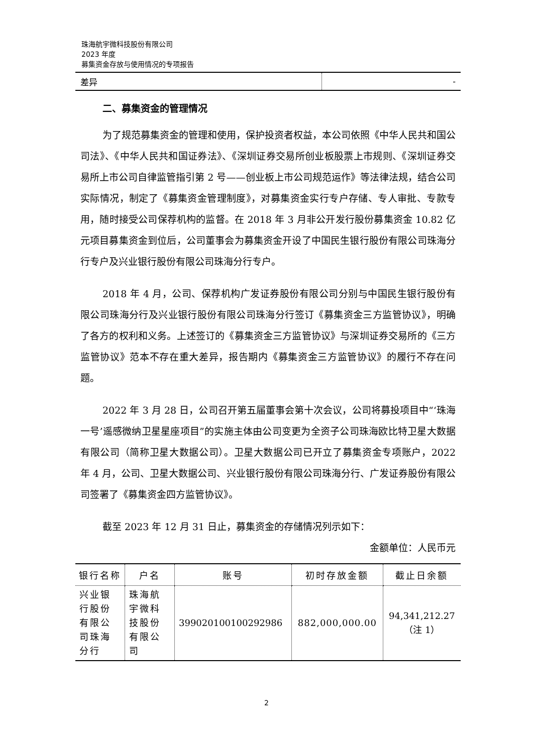珠海航宇微科技股份有限公司
2023 年度
募集资金存放与使用情况的专项报告
| 差异 | - |
二、募集资金的管理情况
为了规范募集资金的管理和使用，保护投资者权益，本公司依照《中华人民共和国公司法》、《中华人民共和国证券法》、《深圳证券交易所创业板股票上市规则、《深圳证券交易所上市公司自律监管指引第 2 号——创业板上市公司规范运作》等法律法规，结合公司实际情况，制定了《募集资金管理制度》，对募集资金实行专户存储、专人审批、专款专用，随时接受公司保荐机构的监督。在 2018 年 3 月非公开发行股份募集资金 10.82 亿元项目募集资金到位后，公司董事会为募集资金开设了中国民生银行股份有限公司珠海分行专户及兴业银行股份有限公司珠海分行专户。
2018 年 4 月，公司、保荐机构广发证券股份有限公司分别与中国民生银行股份有限公司珠海分行及兴业银行股份有限公司珠海分行签订《募集资金三方监管协议》，明确了各方的权利和义务。上述签订的《募集资金三方监管协议》与深圳证券交易所的《三方监管协议》范本不存在重大差异，报告期内《募集资金三方监管协议》的履行不存在问题。
2022 年 3 月 28 日，公司召开第五届董事会第十次会议，公司将募投项目中“‘珠海一号’遥感微纳卫星星座项目”的实施主体由公司变更为全资子公司珠海欧比特卫星大数据有限公司（简称卫星大数据公司）。卫星大数据公司已开立了募集资金专项账户，2022 年 4 月，公司、卫星大数据公司、兴业银行股份有限公司珠海分行、广发证券股份有限公司签署了《募集资金四方监管协议》。
截至 2023 年 12 月 31 日止，募集资金的存储情况列示如下：
金额单位：人民币元
| 银行名称 | 户名 | 账号 | 初时存放金额 | 截止日余额 |
| --- | --- | --- | --- | --- |
| 兴业银行股份有限公司珠海分行 | 珠海航宇微科技股份有限公司 | 399020100100292986 | 882,000,000.00 | 94,341,212.27 （注 1） |
2